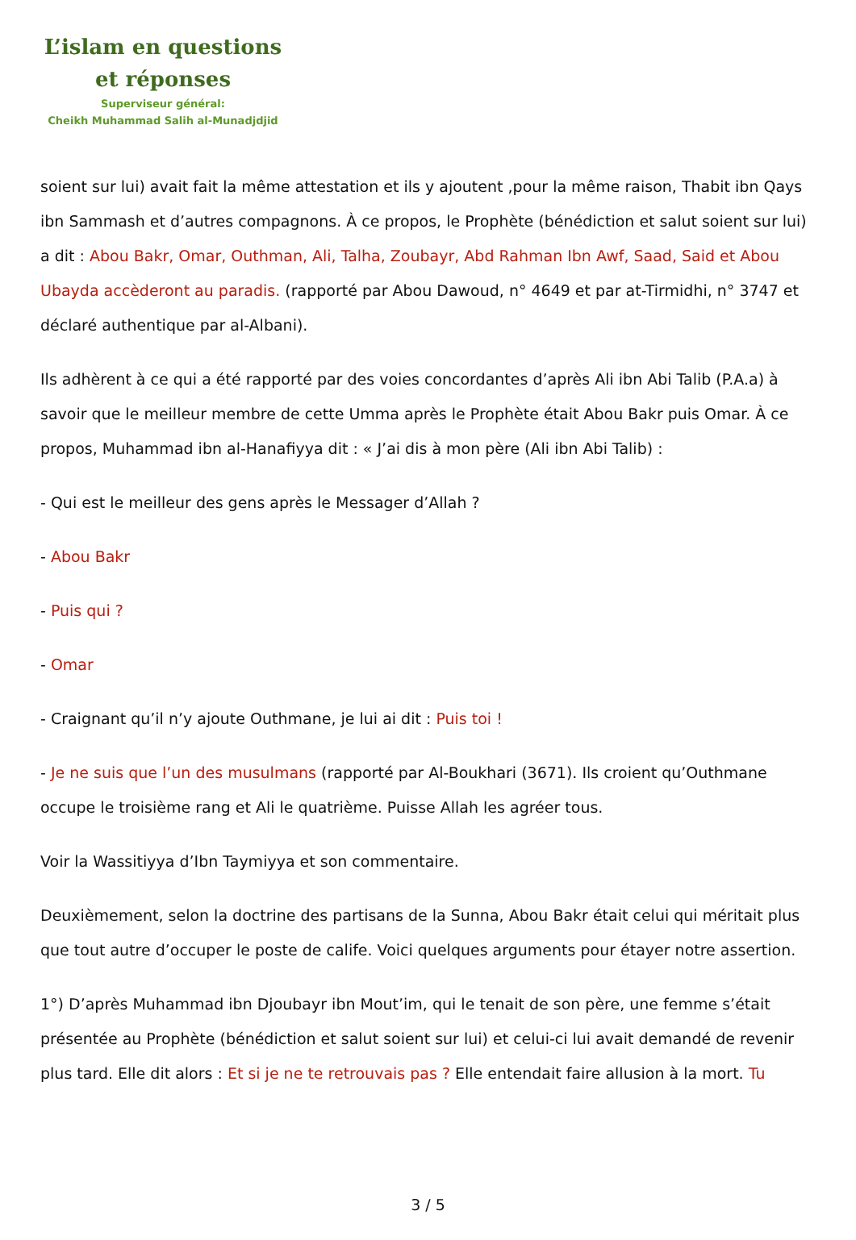L’islam en questions
et réponses
Superviseur général:
Cheikh Muhammad Salih al-Munadjdjid
soient sur lui) avait fait la même attestation et ils y ajoutent ,pour la même raison, Thabit ibn Qays ibn Sammash et d’autres compagnons. À ce propos, le Prophète (bénédiction et salut soient sur lui) a dit : Abou Bakr, Omar, Outhman, Ali, Talha, Zoubayr, Abd Rahman Ibn Awf, Saad, Said et Abou Ubayda accèderont au paradis. (rapporté par Abou Dawoud, n° 4649 et par at-Tirmidhi, n° 3747 et déclaré authentique par al-Albani).
Ils adhèrent à ce qui a été rapporté par des voies concordantes d’après Ali ibn Abi Talib (P.A.a) à savoir que le meilleur membre de cette Umma après le Prophète était Abou Bakr puis Omar. À ce propos, Muhammad ibn al-Hanafiyya dit : « J’ai dis à mon père (Ali ibn Abi Talib) :
- Qui est le meilleur des gens après le Messager d’Allah ?
- Abou Bakr
- Puis qui ?
- Omar
- Craignant qu’il n’y ajoute Outhmane, je lui ai dit : Puis toi !
- Je ne suis que l’un des musulmans (rapporté par Al-Boukhari (3671). Ils croient qu’Outhmane occupe le troisième rang et Ali le quatrième. Puisse Allah les agréer tous.
Voir la Wassitiyya d’Ibn Taymiyya et son commentaire.
Deuxièmement, selon la doctrine des partisans de la Sunna, Abou Bakr était celui qui méritait plus que tout autre d’occuper le poste de calife. Voici quelques arguments pour étayer notre assertion.
1°) D’après Muhammad ibn Djoubayr ibn Mout’im, qui le tenait de son père, une femme s’était présentée au Prophète (bénédiction et salut soient sur lui) et celui-ci lui avait demandé de revenir plus tard. Elle dit alors : Et si je ne te retrouvais pas ? Elle entendait faire allusion à la mort. Tu
3 / 5